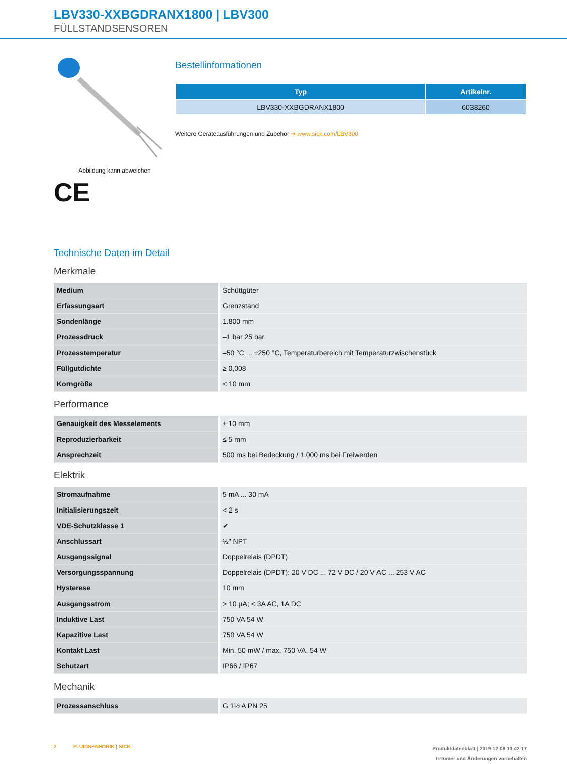LBV330-XXBGDRANX1800 | LBV300
FÜLLSTANDSENSOREN
Abbildung kann abweichen
CE
Bestellinformationen
| Typ | Artikelnr. |
| --- | --- |
| LBV330-XXBGDRANX1800 | 6038260 |
Weitere Geräteausführungen und Zubehör ➜ www.sick.com/LBV300
Technische Daten im Detail
Merkmale
| Medium | Schüttgüter |
| Erfassungsart | Grenzstand |
| Sondenlänge | 1.800 mm |
| Prozessdruck | –1 bar 25 bar |
| Prozesstemperatur | –50 °C ... +250 °C, Temperaturbereich mit Temperaturzwischenstück |
| Füllgutdichte | ≥ 0,008 |
| Korngröße | < 10 mm |
Performance
| Genauigkeit des Messelements | ± 10 mm |
| Reproduzierbarkeit | ≤ 5 mm |
| Ansprechzeit | 500 ms bei Bedeckung / 1.000 ms bei Freiwerden |
Elektrik
| Stromaufnahme | 5 mA ... 30 mA |
| Initialisierungszeit | < 2 s |
| VDE-Schutzklasse 1 | ✔ |
| Anschlussart | ½" NPT |
| Ausgangssignal | Doppelrelais (DPDT) |
| Versorgungsspannung | Doppelrelais (DPDT): 20 V DC ... 72 V DC / 20 V AC ... 253 V AC |
| Hysterese | 10 mm |
| Ausgangsstrom | > 10 µA; < 3A AC, 1A DC |
| Induktive Last | 750 VA 54 W |
| Kapazitive Last | 750 VA 54 W |
| Kontakt Last | Min. 50 mW / max. 750 VA, 54 W |
| Schutzart | IP66 / IP67 |
Mechanik
| Prozessanschluss | G 1½ A PN 25 |
2 FLUIDSENSORIK | SICK
Produktdatenblatt | 2019-12-09 10:42:17
Irrtümer und Änderungen vorbehalten